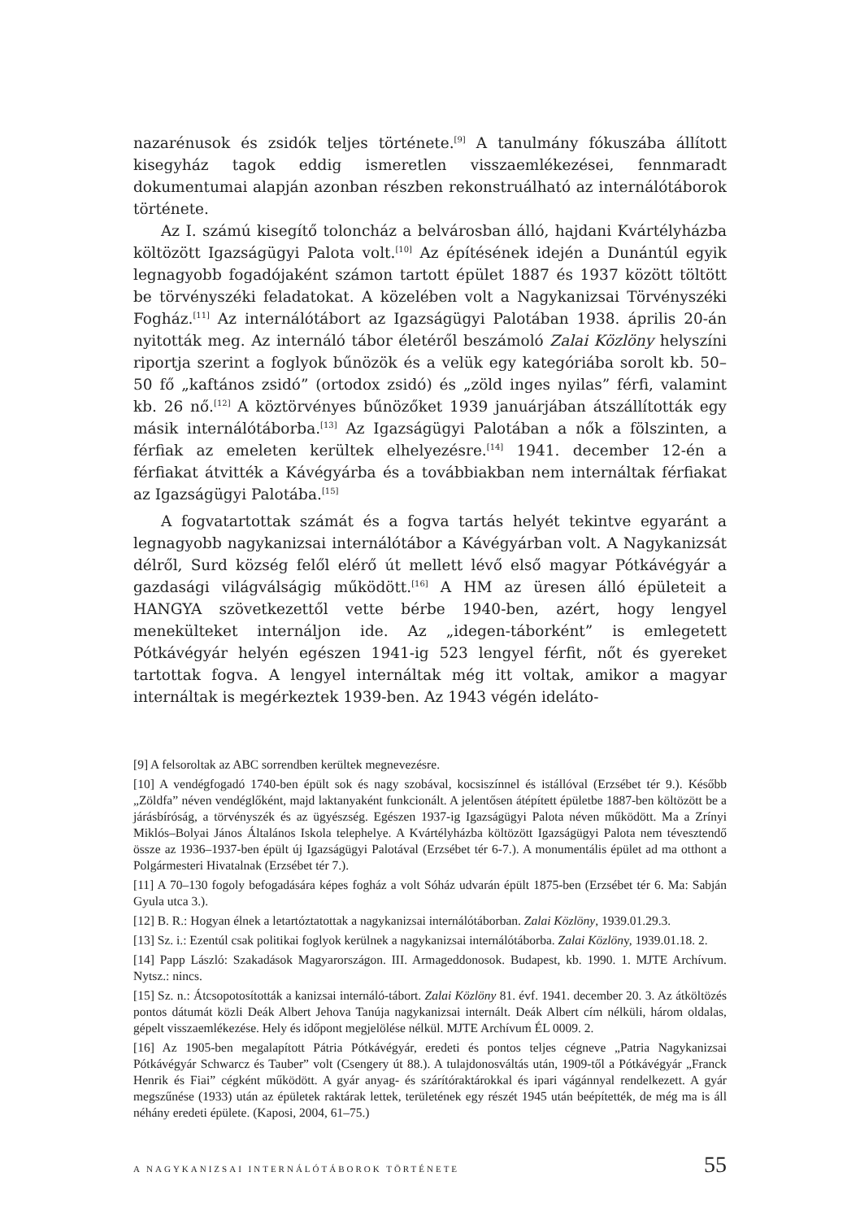nazarénusok és zsidók teljes története.<sup>[9]</sup> A tanulmány fókuszába állított kisegyház tagok eddig ismeretlen visszaemlékezései, fennmaradt dokumentumai alapján azonban részben rekonstruálható az internálótáborok története.
Az I. számú kisegítő toloncház a belvárosban álló, hajdani Kvártélyházba költözött Igazságügyi Palota volt.<sup>[10]</sup> Az építésének idején a Dunántúl egyik legnagyobb fogadójaként számon tartott épület 1887 és 1937 között töltött be törvényszéki feladatokat. A közelében volt a Nagykanizsai Törvényszéki Fogház.<sup>[11]</sup> Az internálótábort az Igazságügyi Palotában 1938. április 20-án nyitották meg. Az internáló tábor életéről beszámoló Zalai Közlöny helyszíni riportja szerint a foglyok bűnözök és a velük egy kategóriába sorolt kb. 50–50 fő „kaftános zsidó” (ortodox zsidó) és „zöld inges nyilas” férfi, valamint kb. 26 nő.<sup>[12]</sup> A köztörvényes bűnözőket 1939 januárjában átszállították egy másik internálótáborba.<sup>[13]</sup> Az Igazságügyi Palotában a nők a fölszinten, a férfiak az emeleten kerültek elhelyezésre.<sup>[14]</sup> 1941. december 12-én a férfiakat átvitték a Kávégyárba és a továbbiakban nem internáltak férfiakat az Igazságügyi Palotába.<sup>[15]</sup>
A fogvatartottak számát és a fogva tartás helyét tekintve egyaránt a legnagyobb nagykanizsai internálótábor a Kávégyárban volt. A Nagykanizsát délről, Surd község felől elérő út mellett lévő első magyar Pótkávégyár a gazdasági világválságig működött.<sup>[16]</sup> A HM az üresen álló épületeit a HANGYA szövetkezettől vette bérbe 1940-ben, azért, hogy lengyel menekülteket internáljon ide. Az „idegen-táborként” is emlegetett Pótkávégyár helyén egészen 1941-ig 523 lengyel férfit, nőt és gyereket tartottak fogva. A lengyel internáltak még itt voltak, amikor a magyar internáltak is megérkeztek 1939-ben. Az 1943 végén ideláto-
[9] A felsoroltak az ABC sorrendben kerültek megnevezésre.
[10] A vendégfogadó 1740-ben épült sok és nagy szobával, kocsiszínnel és istállóval (Erzsébet tér 9.). Később „Zöldfa” néven vendéglőként, majd laktanyaként funkcionált. A jelentősen átépített épületbe 1887-ben költözött be a járásbíróság, a törvényszék és az ügyészség. Egészen 1937-ig Igazságügyi Palota néven működött. Ma a Zrínyi Miklós–Bolyai János Általános Iskola telephelye. A Kvártélyházba költözött Igazságügyi Palota nem tévesztendő össze az 1936–1937-ben épült új Igazságügyi Palotával (Erzsébet tér 6-7.). A monumentális épület ad ma otthont a Polgármesteri Hivatalnak (Erzsébet tér 7.).
[11] A 70–130 fogoly befogadására képes fogház a volt Sóház udvarán épült 1875-ben (Erzsébet tér 6. Ma: Sabján Gyula utca 3.).
[12] B. R.: Hogyan élnek a letartóztatottak a nagykanizsai internálótáborban. Zalai Közlöny, 1939.01.29.3.
[13] Sz. i.: Ezentúl csak politikai foglyok kerülnek a nagykanizsai internálótáborba. Zalai Közlöny, 1939.01.18. 2.
[14] Papp László: Szakadások Magyarországon. III. Armageddonosok. Budapest, kb. 1990. 1. MJTE Archívum. Nytsz.: nincs.
[15] Sz. n.: Átcsopotosították a kanizsai internáló-tábort. Zalai Közlöny 81. évf. 1941. december 20. 3. Az átköltözés pontos dátumát közli Deák Albert Jehova Tanúja nagykanizsai internált. Deák Albert cím nélküli, három oldalas, gépelt visszaemlékezése. Hely és időpont megjelölése nélkül. MJTE Archívum ÉL 0009. 2.
[16] Az 1905-ben megalapított Pátria Pótkávégyár, eredeti és pontos teljes cégneve „Patria Nagykanizsai Pótkávégyár Schwarcz és Tauber” volt (Csengery út 88.). A tulajdonosváltás után, 1909-től a Pótkávégyár „Franck Henrik és Fiai” cégként működött. A gyár anyag- és szárítóraktárokkal és ipari vágánnyal rendelkezett. A gyár megszűnése (1933) után az épületek raktárak lettek, területének egy részét 1945 után beépítették, de még ma is áll néhány eredeti épülete. (Kaposi, 2004, 61–75.)
A NAGYKANIZSAI INTERNÁLÓTÁBOROK TÖRTÉNETE 55